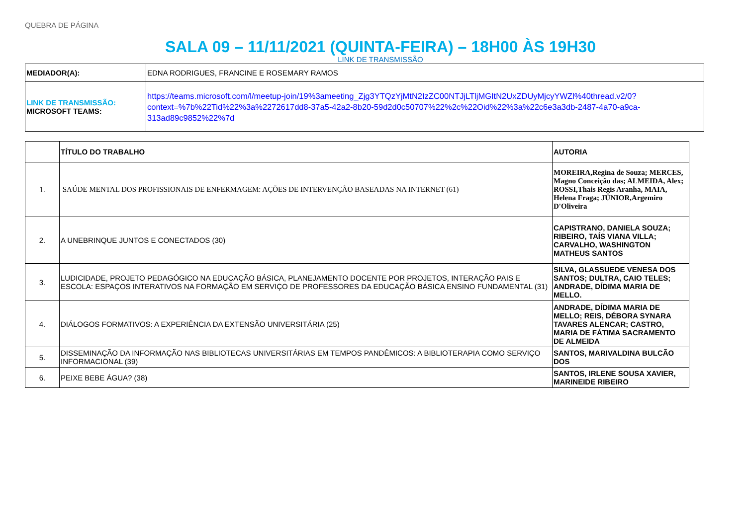QUEBRA DE PÁGINA
SALA 09 – 11/11/2021 (QUINTA-FEIRA) – 18H00 ÀS 19H30
LINK DE TRANSMISSÃO
| MEDIADOR(A): | EDNA RODRIGUES, FRANCINE E ROSEMARY RAMOS |
| LINK DE TRANSMISSÃO: MICROSOFT TEAMS: | https://teams.microsoft.com/l/meetup-join/19%3ameeting_Zjg3YTQzYjMtN2IzZC00NTJjLTljMGItN2UxZDUyMjcyYWZl%40thread.v2/0?context=%7b%22Tid%22%3a%2272617dd8-37a5-42a2-8b20-59d2d0c50707%22%2c%22Oid%22%3a%22c6e3a3db-2487-4a70-a9ca-313ad89c9852%22%7d |
| | TÍTULO DO TRABALHO | AUTORIA |
| --- | --- | --- |
| 1. | SAÚDE MENTAL DOS PROFISSIONAIS DE ENFERMAGEM: AÇÕES DE INTERVENÇÃO BASEADAS NA INTERNET (61) | MOREIRA,Regina de Souza; MERCES, Magno Conceição das; ALMEIDA, Alex; ROSSI,Thais Regis Aranha, MAIA, Helena Fraga; JÚNIOR,Argemiro D'Oliveira |
| 2. | A UNEBRINQUE JUNTOS E CONECTADOS (30) | CAPISTRANO, DANIELA SOUZA; RIBEIRO, TAÍS VIANA VILLA; CARVALHO, WASHINGTON MATHEUS SANTOS |
| 3. | LUDICIDADE, PROJETO PEDAGÓGICO NA EDUCAÇÃO BÁSICA, PLANEJAMENTO DOCENTE POR PROJETOS, INTERAÇÃO PAIS E ESCOLA: ESPAÇOS INTERATIVOS NA FORMAÇÃO EM SERVIÇO DE PROFESSORES DA EDUCAÇÃO BÁSICA ENSINO FUNDAMENTAL (31) | SILVA, GLASSUEDE VENESA DOS SANTOS; DULTRA, CAIO TELES; ANDRADE, DÍDIMA MARIA DE MELLO. |
| 4. | DIÁLOGOS FORMATIVOS: A EXPERIÊNCIA DA EXTENSÃO UNIVERSITÁRIA (25) | ANDRADE, DÍDIMA MARIA DE MELLO; REIS, DÉBORA SYNARA TAVARES ALENCAR; CASTRO, MARIA DE FÁTIMA SACRAMENTO DE ALMEIDA |
| 5. | DISSEMINAÇÃO DA INFORMAÇÃO NAS BIBLIOTECAS UNIVERSITÁRIAS EM TEMPOS PANDÊMICOS: A BIBLIOTERAPIA COMO SERVIÇO INFORMACIONAL (39) | SANTOS, MARIVALDINA BULCÃO DOS |
| 6. | PEIXE BEBE ÁGUA? (38) | SANTOS, IRLENE SOUSA XAVIER, MARINEIDE RIBEIRO |